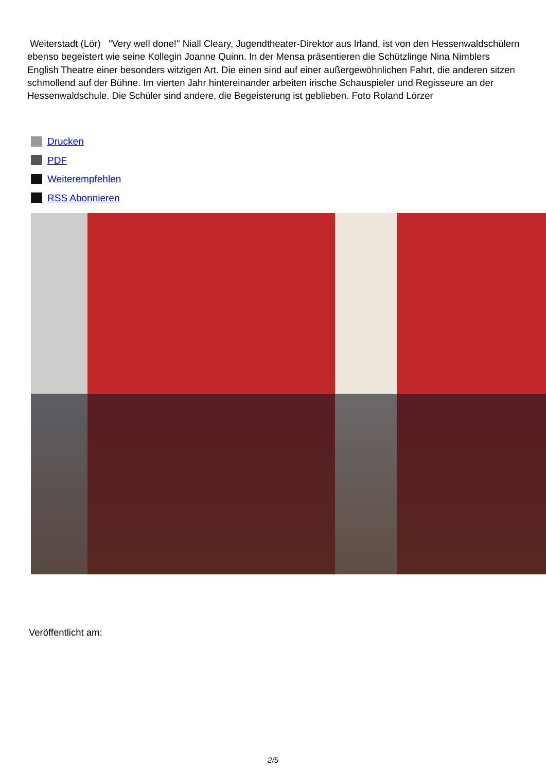Weiterstadt (Lör) "Very well done!" Niall Cleary, Jugendtheater-Direktor aus Irland, ist von den Hessenwaldschülern ebenso begeistert wie seine Kollegin Joanne Quinn. In der Mensa präsentieren die Schützlinge Nina Nimblers English Theatre einer besonders witzigen Art. Die einen sind auf einer außergewöhnlichen Fahrt, die anderen sitzen schmollend auf der Bühne. Im vierten Jahr hintereinander arbeiten irische Schauspieler und Regisseure an der Hessenwaldschule. Die Schüler sind andere, die Begeisterung ist geblieben. Foto Roland Lörzer
Drucken
PDF
Weiterempfehlen
RSS Abonnieren
Veröffentlicht am:
2/5